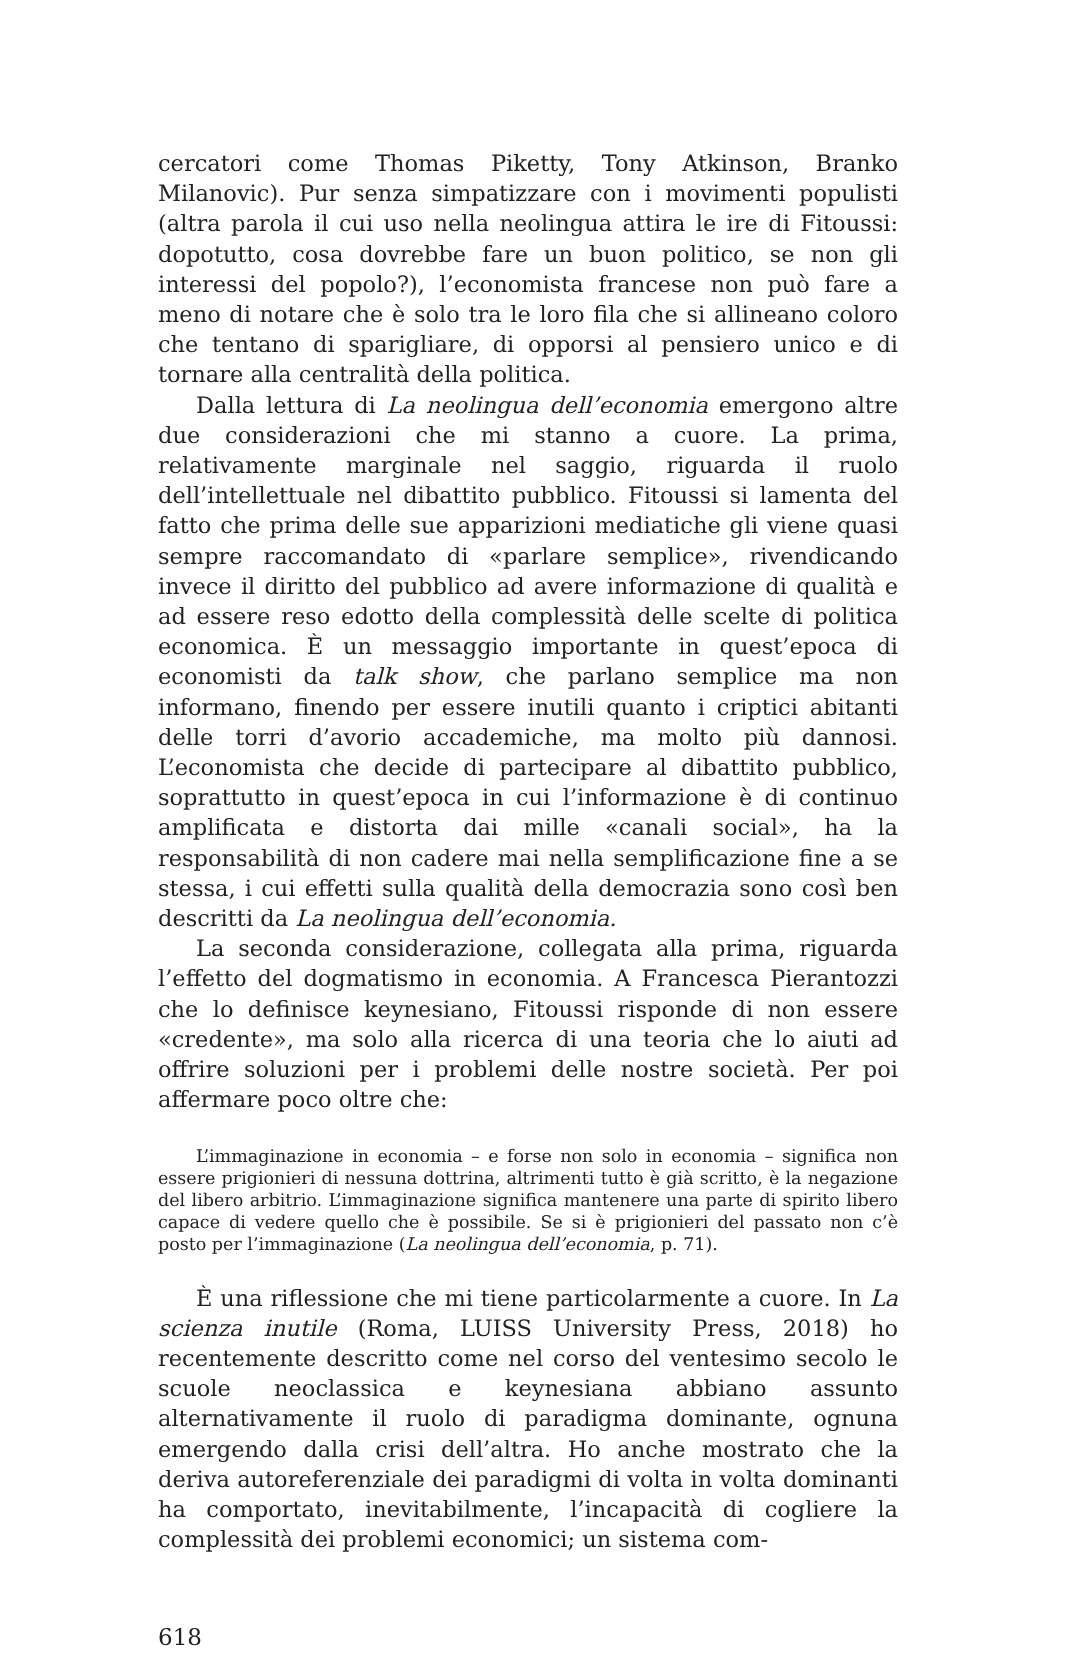cercatori come Thomas Piketty, Tony Atkinson, Branko Milanovic). Pur senza simpatizzare con i movimenti populisti (altra parola il cui uso nella neolingua attira le ire di Fitoussi: dopotutto, cosa dovrebbe fare un buon politico, se non gli interessi del popolo?), l’economista francese non può fare a meno di notare che è solo tra le loro fila che si allineano coloro che tentano di sparigliare, di opporsi al pensiero unico e di tornare alla centralità della politica.
Dalla lettura di La neolingua dell’economia emergono altre due considerazioni che mi stanno a cuore. La prima, relativamente marginale nel saggio, riguarda il ruolo dell’intellettuale nel dibattito pubblico. Fitoussi si lamenta del fatto che prima delle sue apparizioni mediatiche gli viene quasi sempre raccomandato di «parlare semplice», rivendicando invece il diritto del pubblico ad avere informazione di qualità e ad essere reso edotto della complessità delle scelte di politica economica. È un messaggio importante in quest’epoca di economisti da talk show, che parlano semplice ma non informano, finendo per essere inutili quanto i criptici abitanti delle torri d’avorio accademiche, ma molto più dannosi. L’economista che decide di partecipare al dibattito pubblico, soprattutto in quest’epoca in cui l’informazione è di continuo amplificata e distorta dai mille «canali social», ha la responsabilità di non cadere mai nella semplificazione fine a se stessa, i cui effetti sulla qualità della democrazia sono così ben descritti da La neolingua dell’economia.
La seconda considerazione, collegata alla prima, riguarda l’effetto del dogmatismo in economia. A Francesca Pierantozzi che lo definisce keynesiano, Fitoussi risponde di non essere «credente», ma solo alla ricerca di una teoria che lo aiuti ad offrire soluzioni per i problemi delle nostre società. Per poi affermare poco oltre che:
L’immaginazione in economia – e forse non solo in economia – significa non essere prigionieri di nessuna dottrina, altrimenti tutto è già scritto, è la negazione del libero arbitrio. L’immaginazione significa mantenere una parte di spirito libero capace di vedere quello che è possibile. Se si è prigionieri del passato non c’è posto per l’immaginazione (La neolingua dell’economia, p. 71).
È una riflessione che mi tiene particolarmente a cuore. In La scienza inutile (Roma, LUISS University Press, 2018) ho recentemente descritto come nel corso del ventesimo secolo le scuole neoclassica e keynesiana abbiano assunto alternativamente il ruolo di paradigma dominante, ognuna emergendo dalla crisi dell’altra. Ho anche mostrato che la deriva autoreferenziale dei paradigmi di volta in volta dominanti ha comportato, inevitabilmente, l’incapacità di cogliere la complessità dei problemi economici; un sistema com-
618